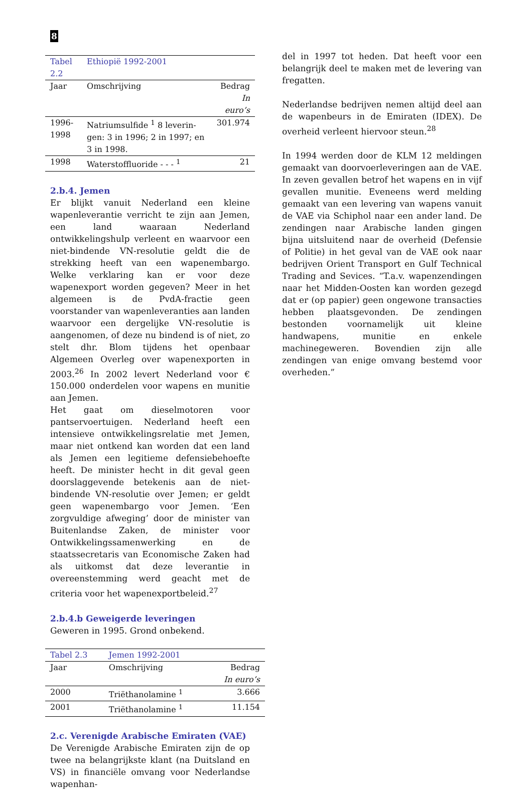8
| Tabel 2.2 | Ethiopië 1992-2001 | |
| Jaar | Omschrijving | Bedrag |
| | | In euro’s |
| 1996- 1998 | Natriumsulfide <sup>1</sup> 8 leverin­gen: 3 in 1996; 2 in 1997; en 3 in 1998. | 301.974 |
| 1998 | Waterstoffluoride - - - <sup>1</sup> | 21 |
2.b.4. Jemen
Er blijkt vanuit Nederland een kleine wapenleverantie verricht te zijn aan Jemen, een land waaraan Nederland ontwikkelingshulp verleent en waarvoor een niet-bindende VN-resolutie geldt die de strekking heeft van een wapenembargo. Welke verklaring kan er voor deze wapenexport worden gegeven? Meer in het algemeen is de PvdA-fractie geen voorstander van wapenleveranties aan landen waarvoor een dergelijke VN-resolutie is aangenomen, of deze nu bindend is of niet, zo stelt dhr. Blom tijdens het openbaar Algemeen Overleg over wapenexporten in 2003.<sup>26</sup> In 2002 levert Nederland voor € 150.000 onderdelen voor wapens en munitie aan Jemen.
Het gaat om dieselmotoren voor pantservoertuigen. Nederland heeft een intensieve ontwikkelingsrelatie met Jemen, maar niet ontkend kan worden dat een land als Jemen een legitieme defensiebehoefte heeft. De minister hecht in dit geval geen doorslaggevende betekenis aan de niet-bindende VN-resolutie over Jemen; er geldt geen wapenembargo voor Jemen. ‘Een zorgvuldige afweging’ door de minister van Buitenlandse Zaken, de minister voor Ontwikkelingssamenwerking en de staatssecretaris van Economische Zaken had als uitkomst dat deze leverantie in overeenstemming werd geacht met de criteria voor het wapenexportbeleid.<sup>27</sup>
2.b.4.b Geweigerde leveringen
Geweren in 1995. Grond onbekend.
| Tabel 2.3 | Jemen 1992-2001 | |
| Jaar | Omschrijving | Bedrag |
| | | In euro’s |
| 2000 | Triëthanolamine <sup>1</sup> | 3.666 |
| 2001 | Triëthanolamine <sup>1</sup> | 11.154 |
2.c. Verenigde Arabische Emiraten (VAE)
De Verenigde Arabische Emiraten zijn de op twee na belangrijkste klant (na Duitsland en VS) in financiële omvang voor Nederlandse wapenhan-
del in 1997 tot heden. Dat heeft voor een belangrijk deel te maken met de levering van fregatten.
Nederlandse bedrijven nemen altijd deel aan de wapenbeurs in de Emiraten (IDEX). De overheid verleent hiervoor steun.<sup>28</sup>
In 1994 werden door de KLM 12 meldingen gemaakt van doorvoerleveringen aan de VAE. In zeven gevallen betrof het wapens en in vijf gevallen munitie. Eveneens werd melding gemaakt van een levering van wapens vanuit de VAE via Schiphol naar een ander land. De zendingen naar Arabische landen gingen bijna uitsluitend naar de overheid (Defensie of Politie) in het geval van de VAE ook naar bedrijven Orient Transport en Gulf Technical Trading and Sevices. “T.a.v. wapenzendingen naar het Midden-Oosten kan worden gezegd dat er (op papier) geen ongewone transacties hebben plaatsgevonden. De zendingen bestonden voornamelijk uit kleine handwapens, munitie en enkele machinegeweren. Bovendien zijn alle zendingen van enige omvang bestemd voor overheden.”